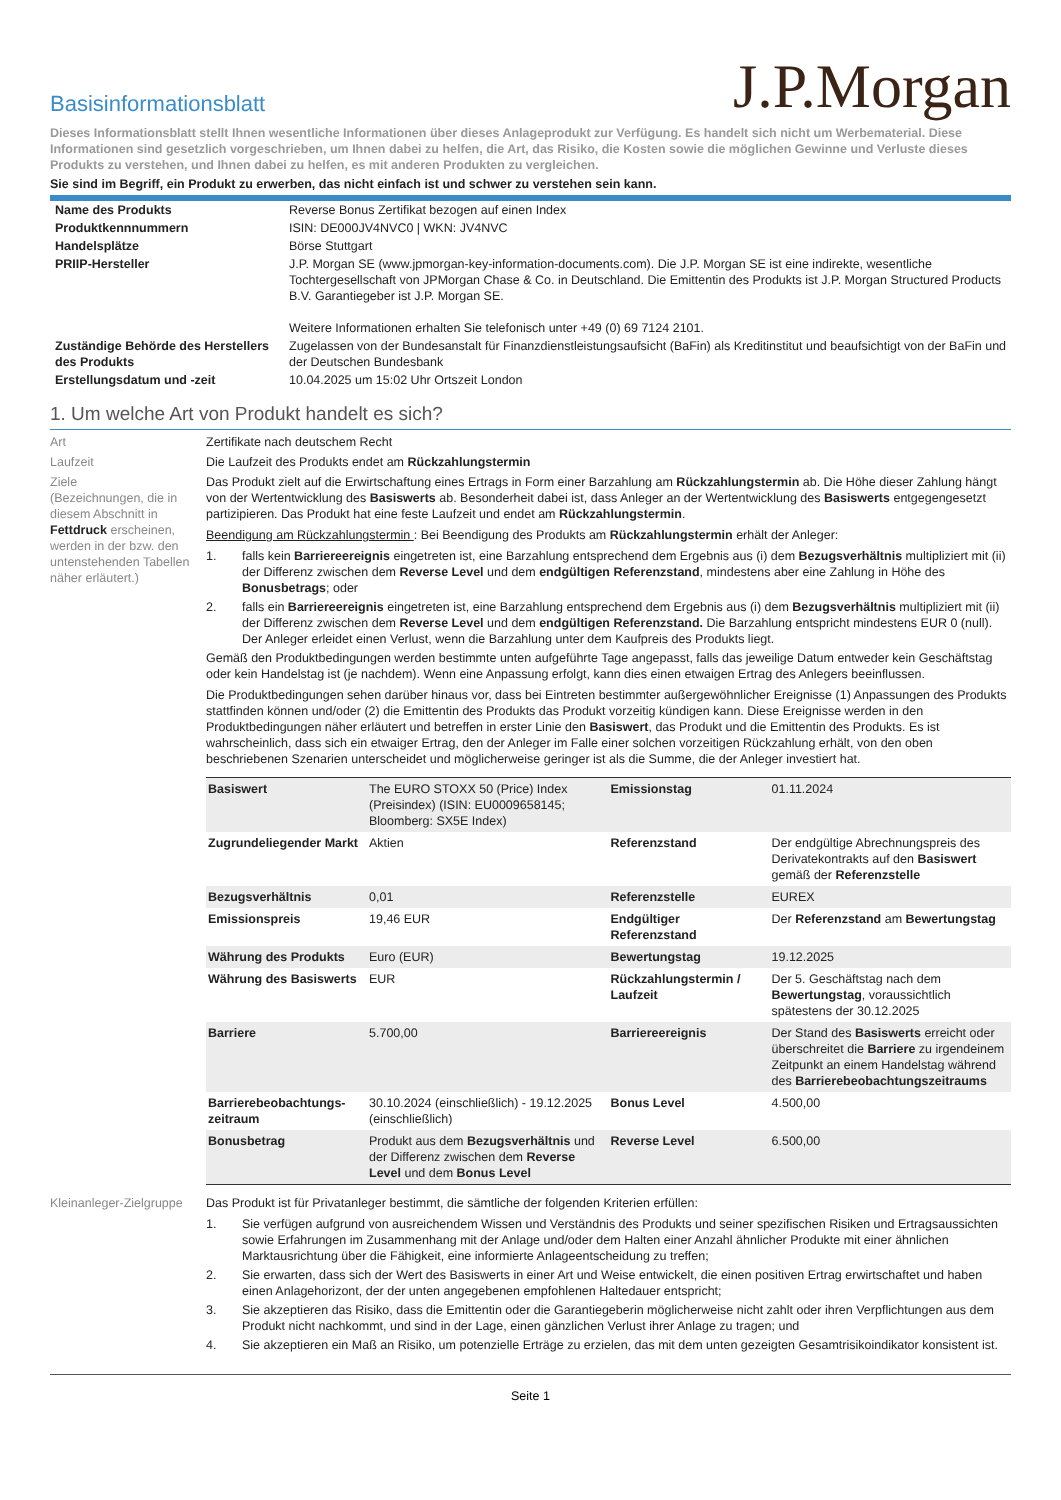Basisinformationsblatt
J.P.Morgan
Dieses Informationsblatt stellt Ihnen wesentliche Informationen über dieses Anlageprodukt zur Verfügung. Es handelt sich nicht um Werbematerial. Diese Informationen sind gesetzlich vorgeschrieben, um Ihnen dabei zu helfen, die Art, das Risiko, die Kosten sowie die möglichen Gewinne und Verluste dieses Produkts zu verstehen, und Ihnen dabei zu helfen, es mit anderen Produkten zu vergleichen.
Sie sind im Begriff, ein Produkt zu erwerben, das nicht einfach ist und schwer zu verstehen sein kann.
| Name des Produkts | Reverse Bonus Zertifikat bezogen auf einen Index |
| Produktkennnummern | ISIN: DE000JV4NVC0 / WKN: JV4NVC |
| Handelsplätze | Börse Stuttgart |
| PRIIP-Hersteller | J.P. Morgan SE (www.jpmorgan-key-information-documents.com). Die J.P. Morgan SE ist eine indirekte, wesentliche Tochtergesellschaft von JPMorgan Chase & Co. in Deutschland. Die Emittentin des Produkts ist J.P. Morgan Structured Products B.V. Garantiegeber ist J.P. Morgan SE. Weitere Informationen erhalten Sie telefonisch unter +49 (0) 69 7124 2101. |
| Zuständige Behörde des Herstellers des Produkts | Zugelassen von der Bundesanstalt für Finanzdienstleistungsaufsicht (BaFin) als Kreditinstitut und beaufsichtigt von der BaFin und der Deutschen Bundesbank |
| Erstellungsdatum und -zeit | 10.04.2025 um 15:02 Uhr Ortszeit London |
1. Um welche Art von Produkt handelt es sich?
Art Zertifikate nach deutschem Recht
Laufzeit Die Laufzeit des Produkts endet am Rückzahlungstermin
Ziele
(Bezeichnungen, die in diesem Abschnitt in Fettdruck erscheinen, werden in der bzw. den untenstehenden Tabellen näher erläutert.)
Das Produkt zielt auf die Erwirtschaftung eines Ertrags in Form einer Barzahlung am Rückzahlungstermin ab. Die Höhe dieser Zahlung hängt von der Wertentwicklung des Basiswerts ab. Besonderheit dabei ist, dass Anleger an der Wertentwicklung des Basiswerts entgegengesetzt partizipieren. Das Produkt hat eine feste Laufzeit und endet am Rückzahlungstermin.
Beendigung am Rückzahlungstermin : Bei Beendigung des Produkts am Rückzahlungstermin erhält der Anleger:
1. falls kein Barriereereignis eingetreten ist, eine Barzahlung entsprechend dem Ergebnis aus (i) dem Bezugsverhältnis multipliziert mit (ii) der Differenz zwischen dem Reverse Level und dem endgültigen Referenzstand, mindestens aber eine Zahlung in Höhe des Bonusbetrags; oder
2. falls ein Barriereereignis eingetreten ist, eine Barzahlung entsprechend dem Ergebnis aus (i) dem Bezugsverhältnis multipliziert mit (ii) der Differenz zwischen dem Reverse Level und dem endgültigen Referenzstand. Die Barzahlung entspricht mindestens EUR 0 (null). Der Anleger erleidet einen Verlust, wenn die Barzahlung unter dem Kaufpreis des Produkts liegt.
Gemäß den Produktbedingungen werden bestimmte unten aufgeführte Tage angepasst, falls das jeweilige Datum entweder kein Geschäftstag oder kein Handelstag ist (je nachdem). Wenn eine Anpassung erfolgt, kann dies einen etwaigen Ertrag des Anlegers beeinflussen.
Die Produktbedingungen sehen darüber hinaus vor, dass bei Eintreten bestimmter außergewöhnlicher Ereignisse (1) Anpassungen des Produkts stattfinden können und/oder (2) die Emittentin des Produkts das Produkt vorzeitig kündigen kann. Diese Ereignisse werden in den Produktbedingungen näher erläutert und betreffen in erster Linie den Basiswert, das Produkt und die Emittentin des Produkts. Es ist wahrscheinlich, dass sich ein etwaiger Ertrag, den der Anleger im Falle einer solchen vorzeitigen Rückzahlung erhält, von den oben beschriebenen Szenarien unterscheidet und möglicherweise geringer ist als die Summe, die der Anleger investiert hat.
| Basiswert | The EURO STOXX 50 (Price) Index (Preisindex) (ISIN: EU0009658145; Bloomberg: SX5E Index) | Emissionstag | 01.11.2024 |
| Zugrundeliegender Markt | Aktien | Referenzstand | Der endgültige Abrechnungspreis des Derivatekontrakts auf den Basiswert gemäß der Referenzstelle |
| Bezugsverhältnis | 0,01 | Referenzstelle | EUREX |
| Emissionspreis | 19,46 EUR | Endgültiger Referenzstand | Der Referenzstand am Bewertungstag |
| Währung des Produkts | Euro (EUR) | Bewertungstag | 19.12.2025 |
| Währung des Basiswerts | EUR | Rückzahlungstermin / Laufzeit | Der 5. Geschäftstag nach dem Bewertungstag , voraussichtlich spätestens der 30.12.2025 |
| Barriere | 5.700,00 | Barriereereignis | Der Stand des Basiswerts erreicht oder überschreitet die Barriere zu irgendeinem Zeitpunkt an einem Handelstag während des Barrierebeobachtungszeitraums |
| Barrierebeobachtungs-zeitraum | 30.10.2024 (einschließlich) - 19.12.2025 (einschließlich) | Bonus Level | 4.500,00 |
| Bonusbetrag | Produkt aus dem Bezugsverhältnis und der Differenz zwischen dem Reverse Level und dem Bonus Level | Reverse Level | 6.500,00 |
Kleinanleger-Zielgruppe
Das Produkt ist für Privatanleger bestimmt, die sämtliche der folgenden Kriterien erfüllen:
1. Sie verfügen aufgrund von ausreichendem Wissen und Verständnis des Produkts und seiner spezifischen Risiken und Ertragsaussichten sowie Erfahrungen im Zusammenhang mit der Anlage und/oder dem Halten einer Anzahl ähnlicher Produkte mit einer ähnlichen Marktausrichtung über die Fähigkeit, eine informierte Anlageentscheidung zu treffen;
2. Sie erwarten, dass sich der Wert des Basiswerts in einer Art und Weise entwickelt, die einen positiven Ertrag erwirtschaftet und haben einen Anlagehorizont, der der unten angegebenen empfohlenen Haltedauer entspricht;
3. Sie akzeptieren das Risiko, dass die Emittentin oder die Garantiegeberin möglicherweise nicht zahlt oder ihren Verpflichtungen aus dem Produkt nicht nachkommt, und sind in der Lage, einen gänzlichen Verlust ihrer Anlage zu tragen; und
4. Sie akzeptieren ein Maß an Risiko, um potenzielle Erträge zu erzielen, das mit dem unten gezeigten Gesamtrisikoindikator konsistent ist.
Seite 1